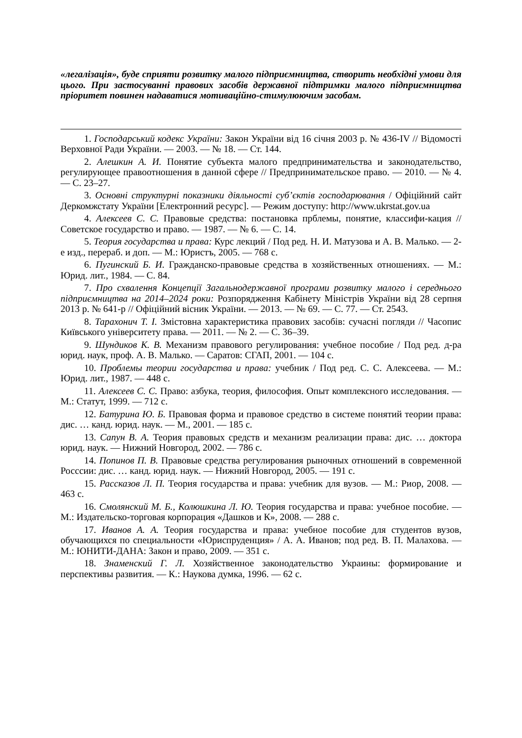«легалізація», буде сприяти розвитку малого підприємництва, створить необхідні умови для цього. При застосуванні правових засобів державної підтримки малого підприємництва пріоритет повинен надаватися мотиваційно-стимулюючим засобам.
1. Господарський кодекс України: Закон України від 16 січня 2003 р. № 436-IV // Відомості Верховної Ради України. — 2003. — № 18. — Ст. 144.
2. Алешкин А. И. Понятие субъекта малого предпринимательства и законодательство, регулирующее правоотношения в данной сфере // Предпринимательское право. — 2010. — № 4. — С. 23–27.
3. Основні структурні показники діяльності суб’єктів господарювання / Офіційний сайт Деркомжстату України [Електронний ресурс]. — Режим доступу: http://www.ukrstat.gov.ua
4. Алексеев С. С. Правовые средства: постановка прблемы, понятие, классифи-кация // Советское государство и право. — 1987. — № 6. — С. 14.
5. Теория государства и права: Курс лекций / Под ред. Н. И. Матузова и А. В. Малько. — 2-е изд., перераб. и доп. — М.: Юристъ, 2005. — 768 с.
6. Пугинский Б. И. Гражданско-правовые средства в хозяйственных отношениях. — М.: Юрид. лит., 1984. — С. 84.
7. Про схвалення Концепції Загальнодержавної програми розвитку малого і середнього підприємництва на 2014–2024 роки: Розпорядження Кабінету Міністрів України від 28 серпня 2013 р. № 641-р // Офіційний вісник України. — 2013. — № 69. — С. 77. — Ст. 2543.
8. Тарахонич Т. І. Змістовна характеристика правових засобів: сучасні погляди // Часопис Київського університету права. — 2011. — № 2. — С. 36–39.
9. Шундиков К. В. Механизм правового регулирования: учебное пособие / Под ред. д-ра юрид. наук, проф. А. В. Малько. — Саратов: СГАП, 2001. — 104 с.
10. Проблемы теории государства и права: учебник / Под ред. С. С. Алексеева. — М.: Юрид. лит., 1987. — 448 с.
11. Алексеев С. С. Право: азбука, теория, философия. Опыт комплексного исследования. — М.: Статут, 1999. — 712 с.
12. Батурина Ю. Б. Правовая форма и правовое средство в системе понятий теории права: дис. … канд. юрид. наук. — М., 2001. — 185 с.
13. Сапун В. А. Теория правовых средств и механизм реализации права: дис. … доктора юрид. наук. — Нижний Новгород, 2002. — 786 с.
14. Попинов П. В. Правовые средства регулирования рыночных отношений в современной Росссии: дис. … канд. юрид. наук. — Нижний Новгород, 2005. — 191 с.
15. Рассказов Л. П. Теория государства и права: учебник для вузов. — М.: Риор, 2008. — 463 с.
16. Смолянский М. Б., Колюшкина Л. Ю. Теория государства и права: учебное пособие. — М.: Издательско-торговая корпорация «Дашков и К», 2008. — 288 с.
17. Иванов А. А. Теория государства и права: учебное пособие для студентов вузов, обучающихся по специальности «Юриспруденция» / А. А. Иванов; под ред. В. П. Малахова. — М.: ЮНИТИ-ДАНА: Закон и право, 2009. — 351 с.
18. Знаменский Г. Л. Хозяйственное законодательство Украины: формирование и перспективы развития. — К.: Наукова думка, 1996. — 62 с.